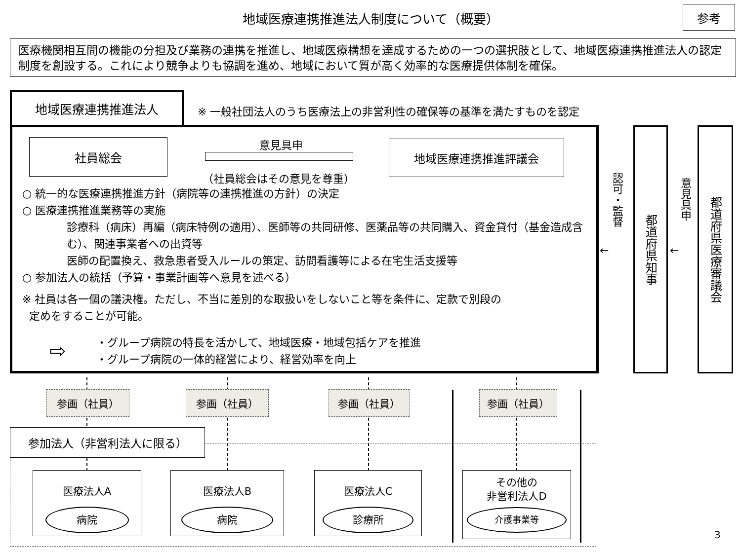地域医療連携推進法人制度について（概要） 参考
医療機関相互間の機能の分担及び業務の連携を推進し、地域医療構想を達成するための一つの選択肢として、地域医療連携推進法人の認定制度を創設する。これにより競争よりも協調を進め、地域において質が高く効率的な医療提供体制を確保。
地域医療連携推進法人
※ 一般社団法人のうち医療法上の非営利性の確保等の基準を満たすものを認定
社員総会 意見具申
（社員総会はその意見を尊重）
地域医療連携推進評議会
○ 統一的な医療連携推進方針（病院等の連携推進の方針）の決定
○ 医療連携推進業務等の実施
診療科（病床）再編（病床特例の適用）、医師等の共同研修、医薬品等の共同購入、資金貸付（基金造成含む）、関連事業者への出資等
医師の配置換え、救急患者受入ルールの策定、訪問看護等による在宅生活支援等
○ 参加法人の統括（予算・事業計画等へ意見を述べる）
※ 社員は各一個の議決権。ただし、不当に差別的な取扱いをしないこと等を条件に、定款で別段の
定めをすることが可能。
・グループ病院の特長を活かして、地域医療・地域包括ケアを推進
・グループ病院の一体的経営により、経営効率を向上
⇨
認可・監督
←
都道府県知事
意見具申
←
都道府県医療審議会
参画（社員） 参画（社員） 参画（社員） 参画（社員）
参加法人（非営利法人に限る）
医療法人A
病院
医療法人B
病院
医療法人C
診療所
その他の
非営利法人D
介護事業等
3